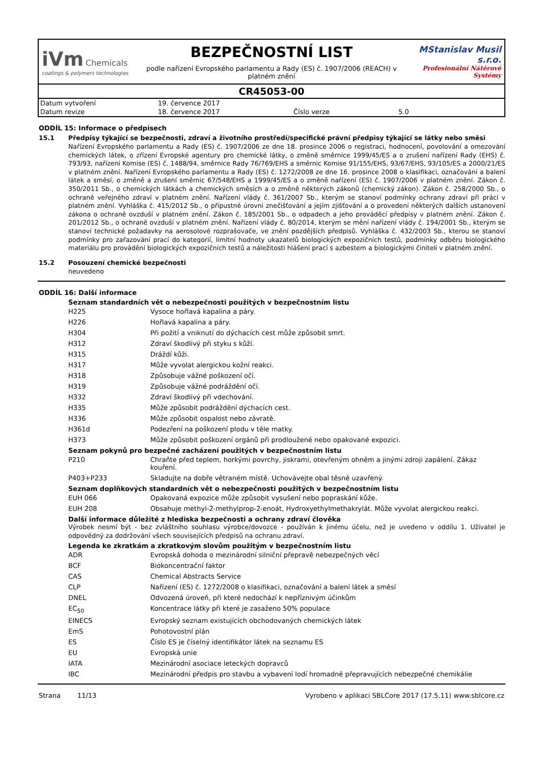iVm Chemicals
coatings & polymers technologies
BEZPEČNOSTNÍ LIST
podle nařízení Evropského parlamentu a Rady (ES) č. 1907/2006 (REACH) v platném znění
MStanislav Musil s.r.o.
Profesionální Nátěrové Systémy
CR45053-00
| Datum vytvoření | 19. července 2017 | | |
| Datum revize | 18. července 2017 | Číslo verze | 5.0 |
ODDÍL 15: Informace o předpisech
15.1 Předpisy týkající se bezpečnosti, zdraví a životního prostředí/specifické právní předpisy týkající se látky nebo směsi
Nařízení Evropského parlamentu a Rady (ES) č. 1907/2006 ze dne 18. prosince 2006 o registraci, hodnocení, povolování a omezování chemických látek, o zřízení Evropské agentury pro chemické látky, o změně směrnice 1999/45/ES a o zrušení nařízení Rady (EHS) č. 793/93, nařízení Komise (ES) č. 1488/94, směrnice Rady 76/769/EHS a směrnic Komise 91/155/EHS, 93/67/EHS, 93/105/ES a 2000/21/ES v platném znění. Nařízení Evropského parlamentu a Rady (ES) č. 1272/2008 ze dne 16. prosince 2008 o klasifikaci, označování a balení látek a směsí, o změně a zrušení směrnic 67/548/EHS a 1999/45/ES a o změně nařízení (ES) č. 1907/2006 v platném znění. Zákon č. 350/2011 Sb., o chemických látkách a chemických směsích a o změně některých zákonů (chemický zákon). Zákon č. 258/2000 Sb., o ochraně veřejného zdraví v platném znění. Nařízení vlády č. 361/2007 Sb., kterým se stanoví podmínky ochrany zdraví při práci v platném znění. Vyhláška č. 415/2012 Sb., o přípustné úrovni znečišťování a jejím zjišťování a o provedení některých dalších ustanovení zákona o ochraně ovzduší v platném znění. Zákon č. 185/2001 Sb., o odpadech a jeho prováděcí předpisy v platném znění. Zákon č. 201/2012 Sb., o ochraně ovzduší v platném znění. Nařízení vlády č. 80/2014, kterým se mění nařízení vlády č. 194/2001 Sb., kterým se stanoví technické požadavky na aerosolové rozprašovače, ve znění pozdějších předpisů. Vyhláška č. 432/2003 Sb., kterou se stanoví podmínky pro zařazování prací do kategorií, limitní hodnoty ukazatelů biologických expozičních testů, podmínky odběru biologického materiálu pro provádění biologických expozičních testů a náležitosti hlášení prací s azbestem a biologickými činiteli v platném znění.
15.2 Posouzení chemické bezpečnosti
neuvedeno
ODDÍL 16: Další informace
Seznam standardních vět o nebezpečnosti použitých v bezpečnostním listu
| H225 | Vysoce hořlavá kapalina a páry. |
| H226 | Hořlavá kapalina a páry. |
| H304 | Při požití a vniknutí do dýchacích cest může způsobit smrt. |
| H312 | Zdraví škodlivý při styku s kůží. |
| H315 | Dráždí kůži. |
| H317 | Může vyvolat alergickou kožní reakci. |
| H318 | Způsobuje vážné poškození očí. |
| H319 | Způsobuje vážné podráždění očí. |
| H332 | Zdraví škodlivý při vdechování. |
| H335 | Může způsobit podráždění dýchacích cest. |
| H336 | Může způsobit ospalost nebo závratě. |
| H361d | Podezření na poškození plodu v těle matky. |
| H373 | Může způsobit poškození orgánů při prodloužené nebo opakované expozici. |
Seznam pokynů pro bezpečné zacházení použitých v bezpečnostním listu
| P210 | Chraňte před teplem, horkými povrchy, jiskrami, otevřeným ohněm a jinými zdroji zapálení. Zákaz kouření. |
| P403+P233 | Skladujte na dobře větraném místě. Uchovávejte obal těsně uzavřený. |
Seznam doplňkových standardních vět o nebezpečnosti použitých v bezpečnostním listu
| EUH 066 | Opakovaná expozice může způsobit vysušení nebo popraskání kůže. |
| EUH 208 | Obsahuje methyl-2-methylprop-2-enoát, Hydroxyethylmethakrylát. Může vyvolat alergickou reakci. |
Další informace důležité z hlediska bezpečnosti a ochrany zdraví člověka
Výrobek nesmí být - bez zvláštního souhlasu výrobce/dovozce - používán k jinému účelu, než je uvedeno v oddílu 1. Uživatel je odpovědný za dodržování všech souvisejících předpisů na ochranu zdraví.
Legenda ke zkratkám a zkratkovým slovům použitým v bezpečnostním listu
| ADR | Evropská dohoda o mezinárodní silniční přepravě nebezpečných věcí |
| BCF | Biokoncentrační faktor |
| CAS | Chemical Abstracts Service |
| CLP | Nařízení (ES) č. 1272/2008 o klasifikaci, označování a balení látek a směsí |
| DNEL | Odvozená úroveň, při které nedochází k nepříznivým účinkům |
| EC<sub>50</sub> | Koncentrace látky při které je zasaženo 50% populace |
| EINECS | Evropský seznam existujících obchodovaných chemických látek |
| EmS | Pohotovostní plán |
| ES | Číslo ES je číselný identifikátor látek na seznamu ES |
| EU | Evropská unie |
| IATA | Mezinárodní asociace leteckých dopravců |
| IBC | Mezinárodní předpis pro stavbu a vybavení lodí hromadně přepravujících nebezpečné chemikálie |
Strana 11/13 Vyrobeno v aplikaci SBLCore 2017 (17.5.11) www.sblcore.cz